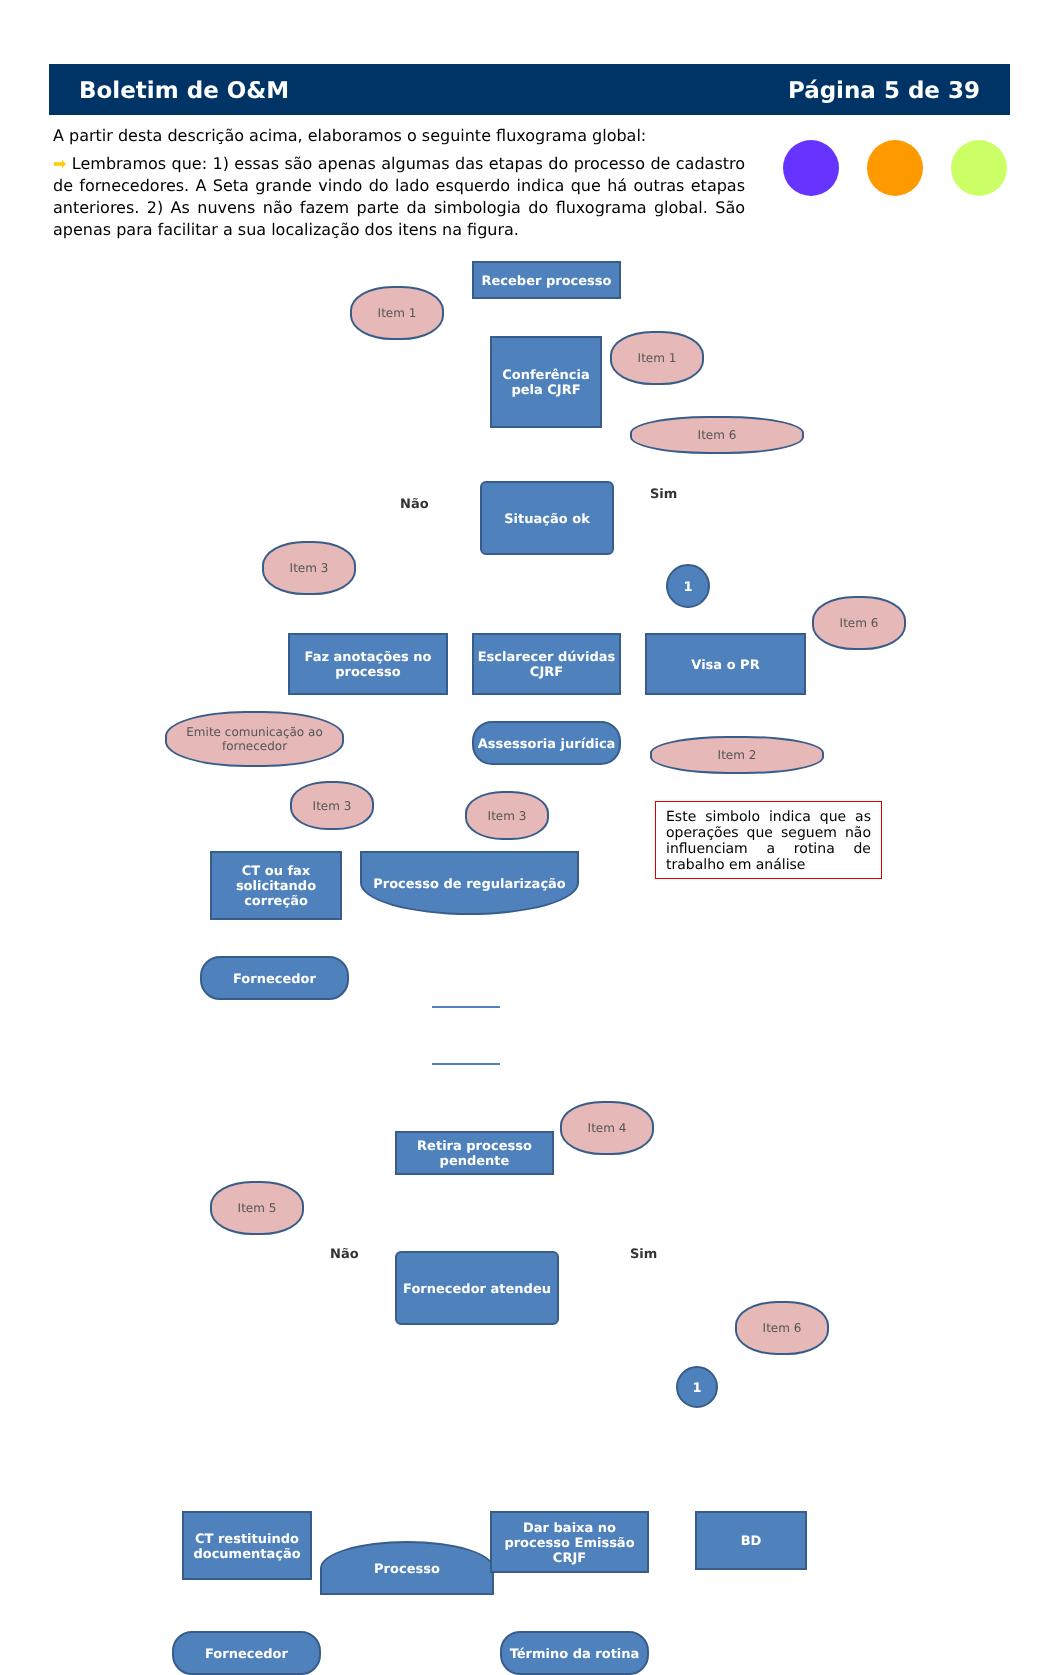Boletim de O&M Página 5 de 39
A partir desta descrição acima, elaboramos o seguinte fluxograma global:
➡ Lembramos que: 1) essas são apenas algumas das etapas do processo de cadastro de fornecedores. A Seta grande vindo do lado esquerdo indica que há outras etapas anteriores. 2) As nuvens não fazem parte da simbologia do fluxograma global. São apenas para facilitar a sua localização dos itens na figura.
Receber processo
Item 1
Conferência pela CJRF
Item 1
Item 6
Não
Situação ok Sim
Item 3
1
Item 6
Faz anotações no processo
Esclarecer dúvidas CJRF
Visa o PR
Emite comunicação ao fornecedor
Assessoria jurídica
Item 2
Item 3
Item 3
CT ou fax solicitando correção
Processo de regularização
Este simbolo indica que as operações que seguem não influenciam a rotina de trabalho em análise
Fornecedor
Retira processo pendente
Item 4
Item 5
Não Fornecedor atendeu Sim
Item 6
1
CT restituindo documentação
Processo
Dar baixa no processo Emissão CRJF
BD
Fornecedor Término da rotina